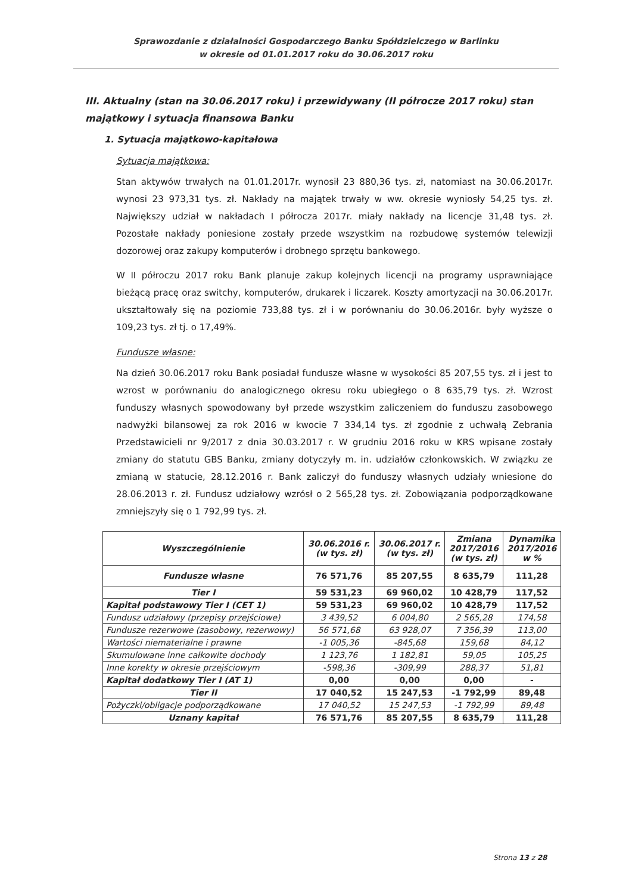Sprawozdanie z działalności Gospodarczego Banku Spółdzielczego w Barlinku
w okresie od 01.01.2017 roku do 30.06.2017 roku
III. Aktualny (stan na 30.06.2017 roku) i przewidywany (II półrocze 2017 roku) stan majątkowy i sytuacja finansowa Banku
1. Sytuacja majątkowo-kapitałowa
Sytuacja majątkowa:
Stan aktywów trwałych na 01.01.2017r. wynosił 23 880,36 tys. zł, natomiast na 30.06.2017r. wynosi 23 973,31 tys. zł. Nakłady na majątek trwały w ww. okresie wyniosły 54,25 tys. zł. Największy udział w nakładach I półrocza 2017r. miały nakłady na licencje 31,48 tys. zł. Pozostałe nakłady poniesione zostały przede wszystkim na rozbudowę systemów telewizji dozorowej oraz zakupy komputerów i drobnego sprzętu bankowego.
W II półroczu 2017 roku Bank planuje zakup kolejnych licencji na programy usprawniające bieżącą pracę oraz switchy, komputerów, drukarek i liczarek. Koszty amortyzacji na 30.06.2017r. ukształtowały się na poziomie 733,88 tys. zł i w porównaniu do 30.06.2016r. były wyższe o 109,23 tys. zł tj. o 17,49%.
Fundusze własne:
Na dzień 30.06.2017 roku Bank posiadał fundusze własne w wysokości 85 207,55 tys. zł i jest to wzrost w porównaniu do analogicznego okresu roku ubiegłego o 8 635,79 tys. zł. Wzrost funduszy własnych spowodowany był przede wszystkim zaliczeniem do funduszu zasobowego nadwyżki bilansowej za rok 2016 w kwocie 7 334,14 tys. zł zgodnie z uchwałą Zebrania Przedstawicieli nr 9/2017 z dnia 30.03.2017 r. W grudniu 2016 roku w KRS wpisane zostały zmiany do statutu GBS Banku, zmiany dotyczyły m. in. udziałów członkowskich. W związku ze zmianą w statucie, 28.12.2016 r. Bank zaliczył do funduszy własnych udziały wniesione do 28.06.2013 r. zł. Fundusz udziałowy wzrósł o 2 565,28 tys. zł. Zobowiązania podporządkowane zmniejszyły się o 1 792,99 tys. zł.
| Wyszczególnienie | 30.06.2016 r. (w tys. zł) | 30.06.2017 r. (w tys. zł) | Zmiana 2017/2016 (w tys. zł) | Dynamika 2017/2016 w % |
| --- | --- | --- | --- | --- |
| Fundusze własne | 76 571,76 | 85 207,55 | 8 635,79 | 111,28 |
| Tier I | 59 531,23 | 69 960,02 | 10 428,79 | 117,52 |
| Kapitał podstawowy Tier I (CET 1) | 59 531,23 | 69 960,02 | 10 428,79 | 117,52 |
| Fundusz udziałowy (przepisy przejściowe) | 3 439,52 | 6 004,80 | 2 565,28 | 174,58 |
| Fundusze rezerwowe (zasobowy, rezerwowy) | 56 571,68 | 63 928,07 | 7 356,39 | 113,00 |
| Wartości niematerialne i prawne | -1 005,36 | -845,68 | 159,68 | 84,12 |
| Skumulowane inne całkowite dochody | 1 123,76 | 1 182,81 | 59,05 | 105,25 |
| Inne korekty w okresie przejściowym | -598,36 | -309,99 | 288,37 | 51,81 |
| Kapitał dodatkowy Tier I (AT 1) | 0,00 | 0,00 | 0,00 | - |
| Tier II | 17 040,52 | 15 247,53 | -1 792,99 | 89,48 |
| Pożyczki/obligacje podporządkowane | 17 040,52 | 15 247,53 | -1 792,99 | 89,48 |
| Uznany kapitał | 76 571,76 | 85 207,55 | 8 635,79 | 111,28 |
Strona 13 z 28